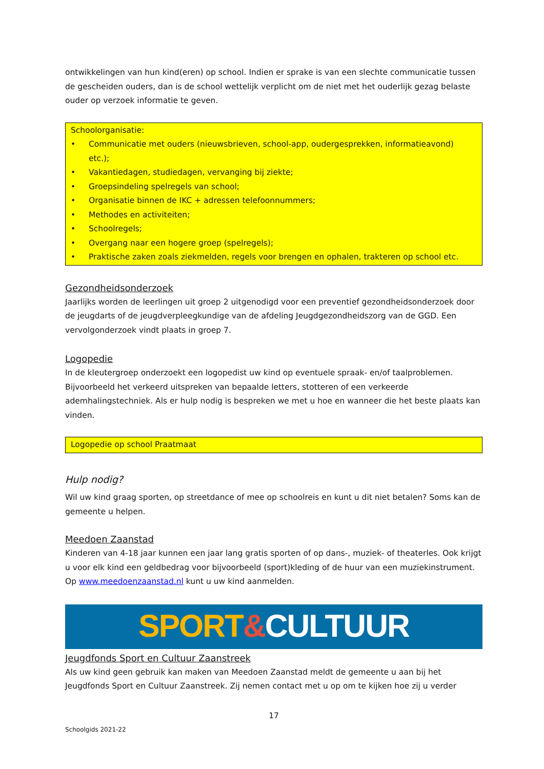ontwikkelingen van hun kind(eren) op school. Indien er sprake is van een slechte communicatie tussen de gescheiden ouders, dan is de school wettelijk verplicht om de niet met het ouderlijk gezag belaste ouder op verzoek informatie te geven.
Schoolorganisatie:
• Communicatie met ouders (nieuwsbrieven, school-app, oudergesprekken, informatieavond) etc.);
• Vakantiedagen, studiedagen, vervanging bij ziekte;
• Groepsindeling spelregels van school;
• Organisatie binnen de IKC + adressen telefoonnummers;
• Methodes en activiteiten;
• Schoolregels;
• Overgang naar een hogere groep (spelregels);
• Praktische zaken zoals ziekmelden, regels voor brengen en ophalen, trakteren op school etc.
Gezondheidsonderzoek
Jaarlijks worden de leerlingen uit groep 2 uitgenodigd voor een preventief gezondheidsonderzoek door de jeugdarts of de jeugdverpleegkundige van de afdeling Jeugdgezondheidszorg van de GGD. Een vervolgonderzoek vindt plaats in groep 7.
Logopedie
In de kleutergroep onderzoekt een logopedist uw kind op eventuele spraak- en/of taalproblemen. Bijvoorbeeld het verkeerd uitspreken van bepaalde letters, stotteren of een verkeerde ademhalingstechniek. Als er hulp nodig is bespreken we met u hoe en wanneer die het beste plaats kan vinden.
Logopedie op school Praatmaat
Hulp nodig?
Wil uw kind graag sporten, op streetdance of mee op schoolreis en kunt u dit niet betalen? Soms kan de gemeente u helpen.
Meedoen Zaanstad
Kinderen van 4-18 jaar kunnen een jaar lang gratis sporten of op dans-, muziek- of theaterles. Ook krijgt u voor elk kind een geldbedrag voor bijvoorbeeld (sport)kleding of de huur van een muziekinstrument. Op www.meedoenzaanstad.nl kunt u uw kind aanmelden.
SPORT&CULTUUR
Jeugdfonds Sport en Cultuur Zaanstreek
Als uw kind geen gebruik kan maken van Meedoen Zaanstad meldt de gemeente u aan bij het Jeugdfonds Sport en Cultuur Zaanstreek. Zij nemen contact met u op om te kijken hoe zij u verder
17
Schoolgids 2021-22